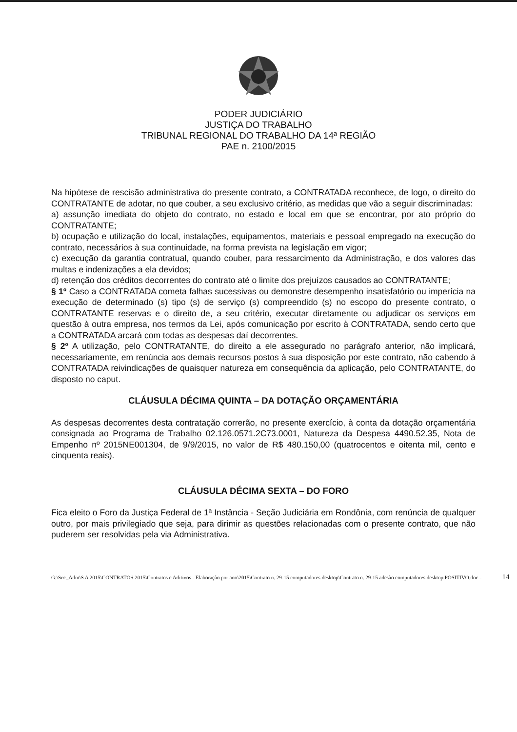PODER JUDICIÁRIO
JUSTIÇA DO TRABALHO
TRIBUNAL REGIONAL DO TRABALHO DA 14ª REGIÃO
PAE n. 2100/2015
Na hipótese de rescisão administrativa do presente contrato, a CONTRATADA reconhece, de logo, o direito do CONTRATANTE de adotar, no que couber, a seu exclusivo critério, as medidas que vão a seguir discriminadas:
a) assunção imediata do objeto do contrato, no estado e local em que se encontrar, por ato próprio do CONTRATANTE;
b) ocupação e utilização do local, instalações, equipamentos, materiais e pessoal empregado na execução do contrato, necessários à sua continuidade, na forma prevista na legislação em vigor;
c) execução da garantia contratual, quando couber, para ressarcimento da Administração, e dos valores das multas e indenizações a ela devidos;
d) retenção dos créditos decorrentes do contrato até o limite dos prejuízos causados ao CONTRATANTE;
§ 1º Caso a CONTRATADA cometa falhas sucessivas ou demonstre desempenho insatisfatório ou imperícia na execução de determinado (s) tipo (s) de serviço (s) compreendido (s) no escopo do presente contrato, o CONTRATANTE reservas e o direito de, a seu critério, executar diretamente ou adjudicar os serviços em questão à outra empresa, nos termos da Lei, após comunicação por escrito à CONTRATADA, sendo certo que a CONTRATADA arcará com todas as despesas daí decorrentes.
§ 2º A utilização, pelo CONTRATANTE, do direito a ele assegurado no parágrafo anterior, não implicará, necessariamente, em renúncia aos demais recursos postos à sua disposição por este contrato, não cabendo à CONTRATADA reivindicações de quaisquer natureza em consequência da aplicação, pelo CONTRATANTE, do disposto no caput.
CLÁUSULA DÉCIMA QUINTA – DA DOTAÇÃO ORÇAMENTÁRIA
As despesas decorrentes desta contratação correrão, no presente exercício, à conta da dotação orçamentária consignada ao Programa de Trabalho 02.126.0571.2C73.0001, Natureza da Despesa 4490.52.35, Nota de Empenho nº 2015NE001304, de 9/9/2015, no valor de R$ 480.150,00 (quatrocentos e oitenta mil, cento e cinquenta reais).
CLÁUSULA DÉCIMA SEXTA – DO FORO
Fica eleito o Foro da Justiça Federal de 1ª Instância - Seção Judiciária em Rondônia, com renúncia de qualquer outro, por mais privilegiado que seja, para dirimir as questões relacionadas com o presente contrato, que não puderem ser resolvidas pela via Administrativa.
G:\Sec_Adm\S A 2015\CONTRATOS 2015\Contratos e Aditivos - Elaboração por ano\2015\Contrato n. 29-15 computadores desktop\Contrato n. 29-15 adesão computadores desktop POSITIVO.doc - 14